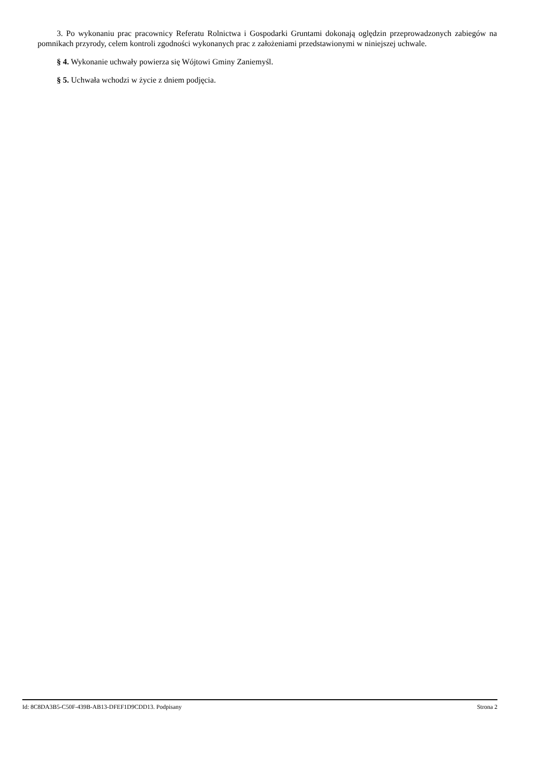3. Po wykonaniu prac pracownicy Referatu Rolnictwa i Gospodarki Gruntami dokonają oględzin przeprowadzonych zabiegów na pomnikach przyrody, celem kontroli zgodności wykonanych prac z założeniami przedstawionymi w niniejszej uchwale.
§ 4. Wykonanie uchwały powierza się Wójtowi Gminy Zaniemyśl.
§ 5. Uchwała wchodzi w życie z dniem podjęcia.
Id: 8C8DA3B5-C50F-439B-AB13-DFEF1D9CDD13. Podpisany Strona 2